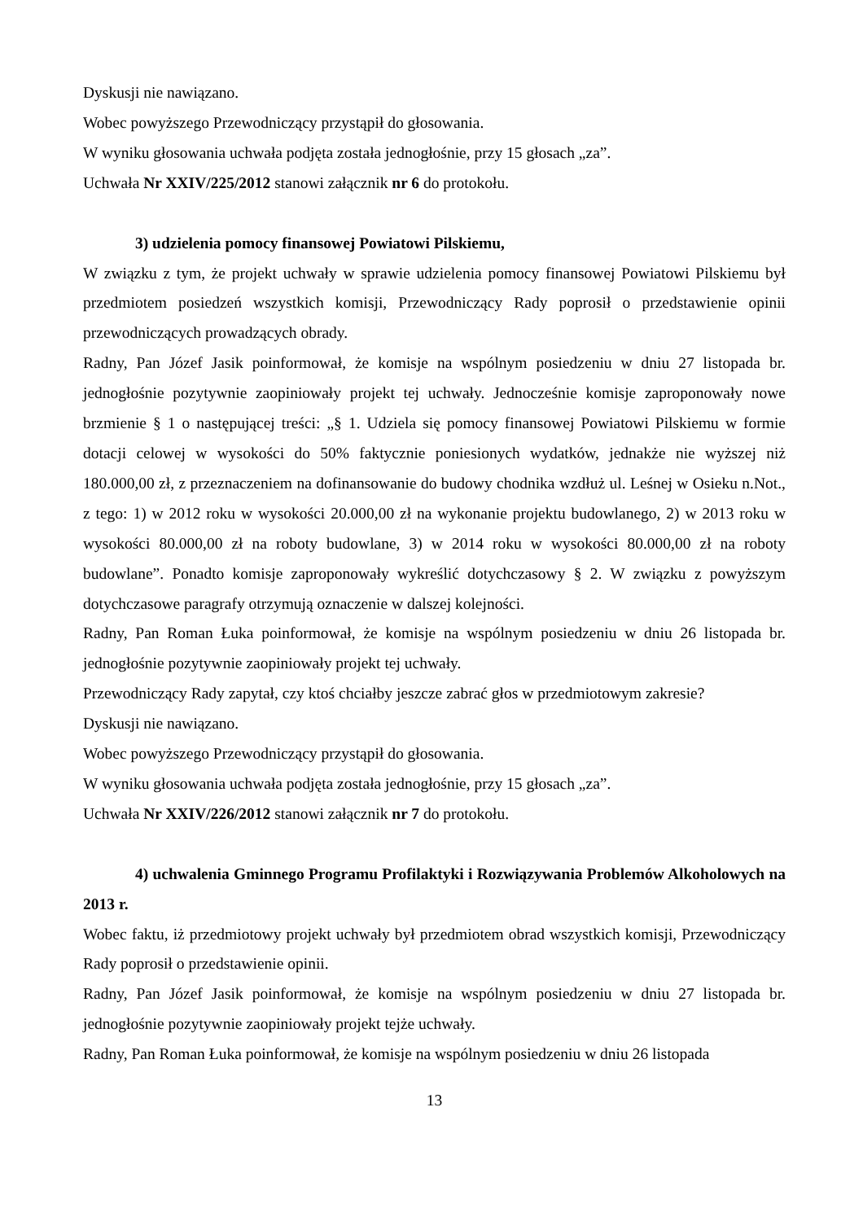Dyskusji nie nawiązano.
Wobec powyższego Przewodniczący przystąpił do głosowania.
W wyniku głosowania uchwała podjęta została jednogłośnie, przy 15 głosach „za”.
Uchwała Nr XXIV/225/2012 stanowi załącznik nr 6 do protokołu.
3) udzielenia pomocy finansowej Powiatowi Pilskiemu,
W związku z tym, że projekt uchwały w sprawie udzielenia pomocy finansowej Powiatowi Pilskiemu był przedmiotem posiedzeń wszystkich komisji, Przewodniczący Rady poprosił o przedstawienie opinii przewodniczących prowadzących obrady.
Radny, Pan Józef Jasik poinformował, że komisje na wspólnym posiedzeniu w dniu 27 listopada br. jednogłośnie pozytywnie zaopiniowały projekt tej uchwały. Jednocześnie komisje zaproponowały nowe brzmienie § 1 o następującej treści: „§ 1. Udziela się pomocy finansowej Powiatowi Pilskiemu w formie dotacji celowej w wysokości do 50% faktycznie poniesionych wydatków, jednakże nie wyższej niż 180.000,00 zł, z przeznaczeniem na dofinansowanie do budowy chodnika wzdłuż ul. Leśnej w Osieku n.Not., z tego: 1) w 2012 roku w wysokości 20.000,00 zł na wykonanie projektu budowlanego, 2) w 2013 roku w wysokości 80.000,00 zł na roboty budowlane, 3) w 2014 roku w wysokości 80.000,00 zł na roboty budowlane”. Ponadto komisje zaproponowały wykreślić dotychczasowy § 2. W związku z powyższym dotychczasowe paragrafy otrzymują oznaczenie w dalszej kolejności.
Radny, Pan Roman Łuka poinformował, że komisje na wspólnym posiedzeniu w dniu 26 listopada br. jednogłośnie pozytywnie zaopiniowały projekt tej uchwały.
Przewodniczący Rady zapytał, czy ktoś chciałby jeszcze zabrać głos w przedmiotowym zakresie?
Dyskusji nie nawiązano.
Wobec powyższego Przewodniczący przystąpił do głosowania.
W wyniku głosowania uchwała podjęta została jednogłośnie, przy 15 głosach „za”.
Uchwała Nr XXIV/226/2012 stanowi załącznik nr 7 do protokołu.
4) uchwalenia Gminnego Programu Profilaktyki i Rozwiązywania Problemów Alkoholowych na 2013 r.
Wobec faktu, iż przedmiotowy projekt uchwały był przedmiotem obrad wszystkich komisji, Przewodniczący Rady poprosił o przedstawienie opinii.
Radny, Pan Józef Jasik poinformował, że komisje na wspólnym posiedzeniu w dniu 27 listopada br. jednogłośnie pozytywnie zaopiniowały projekt tejże uchwały.
Radny, Pan Roman Łuka poinformował, że komisje na wspólnym posiedzeniu w dniu 26 listopada
13